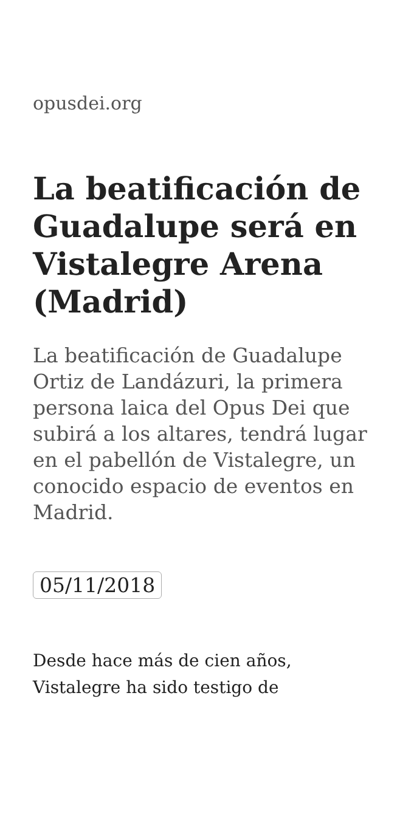opusdei.org
La beatificación de Guadalupe será en Vistalegre Arena (Madrid)
La beatificación de Guadalupe Ortiz de Landázuri, la primera persona laica del Opus Dei que subirá a los altares, tendrá lugar en el pabellón de Vistalegre, un conocido espacio de eventos en Madrid.
05/11/2018
Desde hace más de cien años, Vistalegre ha sido testigo de